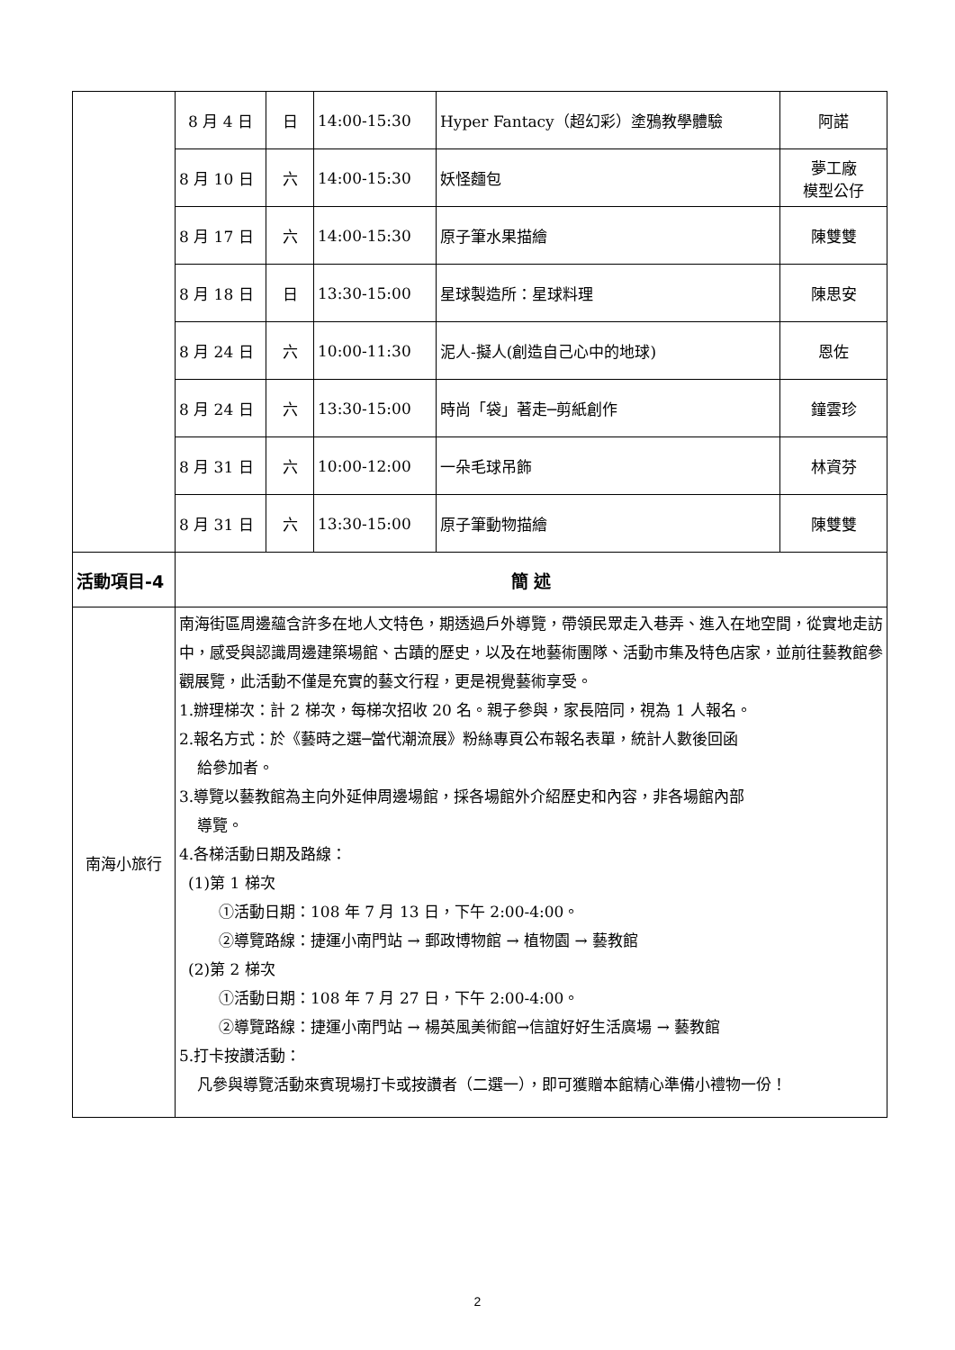| | 8 月 4 日 | 日 | 14:00-15:30 | Hyper Fantacy（超幻彩）塗鴉教學體驗 | 阿諾 |
| | 8 月 10 日 | 六 | 14:00-15:30 | 妖怪麵包 | 夢工廠 模型公仔 |
| | 8 月 17 日 | 六 | 14:00-15:30 | 原子筆水果描繪 | 陳雙雙 |
| | 8 月 18 日 | 日 | 13:30-15:00 | 星球製造所：星球料理 | 陳思安 |
| | 8 月 24 日 | 六 | 10:00-11:30 | 泥人-擬人(創造自己心中的地球) | 恩佐 |
| | 8 月 24 日 | 六 | 13:30-15:00 | 時尚「袋」著走─剪紙創作 | 鐘雲珍 |
| | 8 月 31 日 | 六 | 10:00-12:00 | 一朵毛球吊飾 | 林資芬 |
| | 8 月 31 日 | 六 | 13:30-15:00 | 原子筆動物描繪 | 陳雙雙 |
| 活動項目-4 | 簡 述 | | | | |
| 南海小旅行 | 南海街區周邊蘊含許多在地人文特色，期透過戶外導覽，帶領民眾走入巷弄、進入在地空間，從實地走訪中，感受與認識周邊建築場館、古蹟的歷史，以及在地藝術團隊、活動市集及特色店家，並前往藝教館參觀展覽，此活動不僅是充實的藝文行程，更是視覺藝術享受。 1.辦理梯次：計 2 梯次，每梯次招收 20 名。親子參與，家長陪同，視為 1 人報名。 2.報名方式：於《藝時之選─當代潮流展》粉絲專頁公布報名表單，統計人數後回函 給參加者。 3.導覽以藝教館為主向外延伸周邊場館，採各場館外介紹歷史和內容，非各場館內部 導覽。 4.各梯活動日期及路線： (1)第 1 梯次 ①活動日期：108 年 7 月 13 日，下午 2:00-4:00。 ②導覽路線：捷運小南門站 → 郵政博物館 → 植物園 → 藝教館 (2)第 2 梯次 ①活動日期：108 年 7 月 27 日，下午 2:00-4:00。 ②導覽路線：捷運小南門站 → 楊英風美術館→信誼好好生活廣場 → 藝教館 5.打卡按讚活動： 凡參與導覽活動來賓現場打卡或按讚者（二選一），即可獲贈本館精心準備小禮物一份！ | | | | |
2